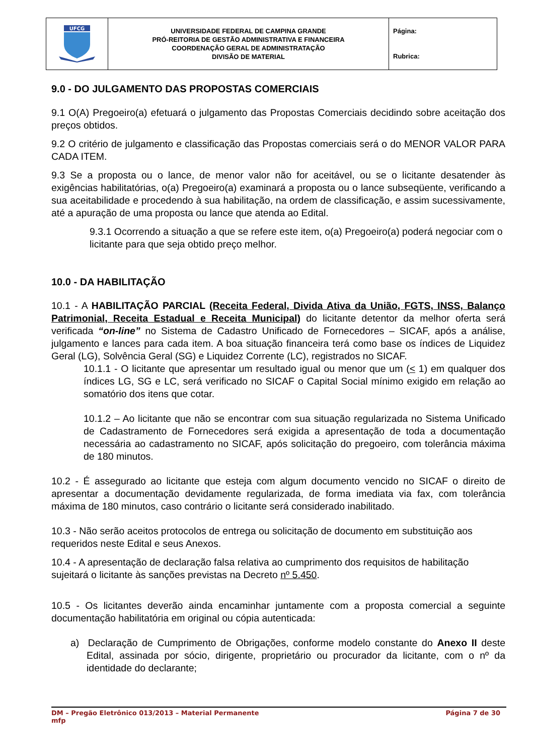| UFCG | UNIVERSIDADE FEDERAL DE CAMPINA GRANDE PRÓ-REITORIA DE GESTÃO ADMINISTRATIVA E FINANCEIRA COORDENAÇÃO GERAL DE ADMINISTRATAÇÃO DIVISÃO DE MATERIAL | Página: Rubrica: |
9.0 - DO JULGAMENTO DAS PROPOSTAS COMERCIAIS
9.1 O(A) Pregoeiro(a) efetuará o julgamento das Propostas Comerciais decidindo sobre aceitação dos preços obtidos.
9.2 O critério de julgamento e classificação das Propostas comerciais será o do MENOR VALOR PARA CADA ITEM.
9.3 Se a proposta ou o lance, de menor valor não for aceitável, ou se o licitante desatender às exigências habilitatórias, o(a) Pregoeiro(a) examinará a proposta ou o lance subseqüente, verificando a sua aceitabilidade e procedendo à sua habilitação, na ordem de classificação, e assim sucessivamente, até a apuração de uma proposta ou lance que atenda ao Edital.
9.3.1 Ocorrendo a situação a que se refere este item, o(a) Pregoeiro(a) poderá negociar com o licitante para que seja obtido preço melhor.
10.0 - DA HABILITAÇÃO
10.1 - A HABILITAÇÃO PARCIAL (Receita Federal, Divida Ativa da União, FGTS, INSS, Balanço Patrimonial, Receita Estadual e Receita Municipal) do licitante detentor da melhor oferta será verificada “on-line” no Sistema de Cadastro Unificado de Fornecedores – SICAF, após a análise, julgamento e lances para cada item. A boa situação financeira terá como base os índices de Liquidez Geral (LG), Solvência Geral (SG) e Liquidez Corrente (LC), registrados no SICAF.
10.1.1 - O licitante que apresentar um resultado igual ou menor que um (< 1) em qualquer dos índices LG, SG e LC, será verificado no SICAF o Capital Social mínimo exigido em relação ao somatório dos itens que cotar.
10.1.2 – Ao licitante que não se encontrar com sua situação regularizada no Sistema Unificado de Cadastramento de Fornecedores será exigida a apresentação de toda a documentação necessária ao cadastramento no SICAF, após solicitação do pregoeiro, com tolerância máxima de 180 minutos.
10.2 - É assegurado ao licitante que esteja com algum documento vencido no SICAF o direito de apresentar a documentação devidamente regularizada, de forma imediata via fax, com tolerância máxima de 180 minutos, caso contrário o licitante será considerado inabilitado.
10.3 - Não serão aceitos protocolos de entrega ou solicitação de documento em substituição aos requeridos neste Edital e seus Anexos.
10.4 - A apresentação de declaração falsa relativa ao cumprimento dos requisitos de habilitação sujeitará o licitante às sanções previstas na Decreto nº 5.450.
10.5 - Os licitantes deverão ainda encaminhar juntamente com a proposta comercial a seguinte documentação habilitatória em original ou cópia autenticada:
a) Declaração de Cumprimento de Obrigações, conforme modelo constante do Anexo II deste Edital, assinada por sócio, dirigente, proprietário ou procurador da licitante, com o nº da identidade do declarante;
DM – Pregão Eletrônico 013/2013 – Material Permanente Página 7 de 30
mfp